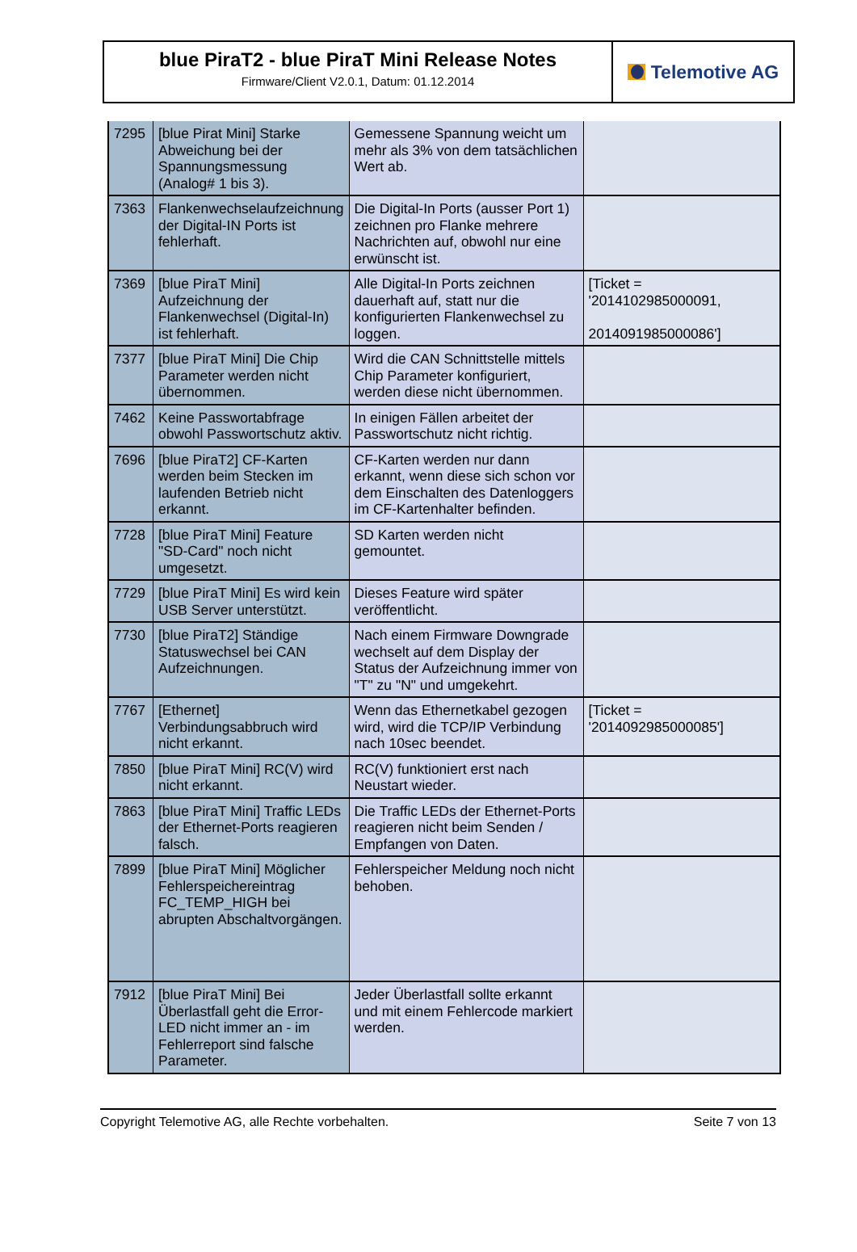blue PiraT2 - blue PiraT Mini Release Notes
Firmware/Client V2.0.1, Datum: 01.12.2014
Telemotive AG
| 7295 | [blue Pirat Mini] Starke Abweichung bei der Spannungsmessung (Analog# 1 bis 3). | Gemessene Spannung weicht um mehr als 3% von dem tatsächlichen Wert ab. | |
| 7363 | Flankenwechselaufzeichnung der Digital-IN Ports ist fehlerhaft. | Die Digital-In Ports (ausser Port 1) zeichnen pro Flanke mehrere Nachrichten auf, obwohl nur eine erwünscht ist. | |
| 7369 | [blue PiraT Mini] Aufzeichnung der Flankenwechsel (Digital-In) ist fehlerhaft. | Alle Digital-In Ports zeichnen dauerhaft auf, statt nur die konfigurierten Flankenwechsel zu loggen. | [Ticket = '2014102985000091, 2014091985000086'] |
| 7377 | [blue PiraT Mini] Die Chip Parameter werden nicht übernommen. | Wird die CAN Schnittstelle mittels Chip Parameter konfiguriert, werden diese nicht übernommen. | |
| 7462 | Keine Passwortabfrage obwohl Passwortschutz aktiv. | In einigen Fällen arbeitet der Passwortschutz nicht richtig. | |
| 7696 | [blue PiraT2] CF-Karten werden beim Stecken im laufenden Betrieb nicht erkannt. | CF-Karten werden nur dann erkannt, wenn diese sich schon vor dem Einschalten des Datenloggers im CF-Kartenhalter befinden. | |
| 7728 | [blue PiraT Mini] Feature "SD-Card" noch nicht umgesetzt. | SD Karten werden nicht gemountet. | |
| 7729 | [blue PiraT Mini] Es wird kein USB Server unterstützt. | Dieses Feature wird später veröffentlicht. | |
| 7730 | [blue PiraT2] Ständige Statuswechsel bei CAN Aufzeichnungen. | Nach einem Firmware Downgrade wechselt auf dem Display der Status der Aufzeichnung immer von "T" zu "N" und umgekehrt. | |
| 7767 | [Ethernet] Verbindungsabbruch wird nicht erkannt. | Wenn das Ethernetkabel gezogen wird, wird die TCP/IP Verbindung nach 10sec beendet. | [Ticket = '2014092985000085'] |
| 7850 | [blue PiraT Mini] RC(V) wird nicht erkannt. | RC(V) funktioniert erst nach Neustart wieder. | |
| 7863 | [blue PiraT Mini] Traffic LEDs der Ethernet-Ports reagieren falsch. | Die Traffic LEDs der Ethernet-Ports reagieren nicht beim Senden / Empfangen von Daten. | |
| 7899 | [blue PiraT Mini] Möglicher Fehlerspeichereintrag FC_TEMP_HIGH bei abrupten Abschaltvorgängen. | Fehlerspeicher Meldung noch nicht behoben. | |
| 7912 | [blue PiraT Mini] Bei Überlastfall geht die Error-LED nicht immer an - im Fehlerreport sind falsche Parameter. | Jeder Überlastfall sollte erkannt und mit einem Fehlercode markiert werden. | |
Copyright Telemotive AG, alle Rechte vorbehalten. Seite 7 von 13